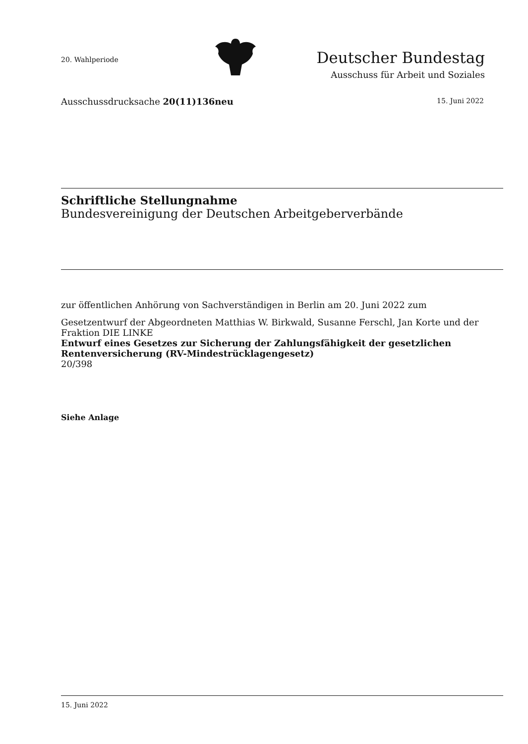20. Wahlperiode
Deutscher Bundestag
Ausschuss für Arbeit und Soziales
Ausschussdrucksache 20(11)136neu
15. Juni 2022
Schriftliche Stellungnahme
Bundesvereinigung der Deutschen Arbeitgeberverbände
zur öffentlichen Anhörung von Sachverständigen in Berlin am 20. Juni 2022 zum
Gesetzentwurf der Abgeordneten Matthias W. Birkwald, Susanne Ferschl, Jan Korte und der Fraktion DIE LINKE
Entwurf eines Gesetzes zur Sicherung der Zahlungsfähigkeit der gesetzlichen Rentenversicherung (RV-Mindestrücklagengesetz)
20/398
Siehe Anlage
15. Juni 2022